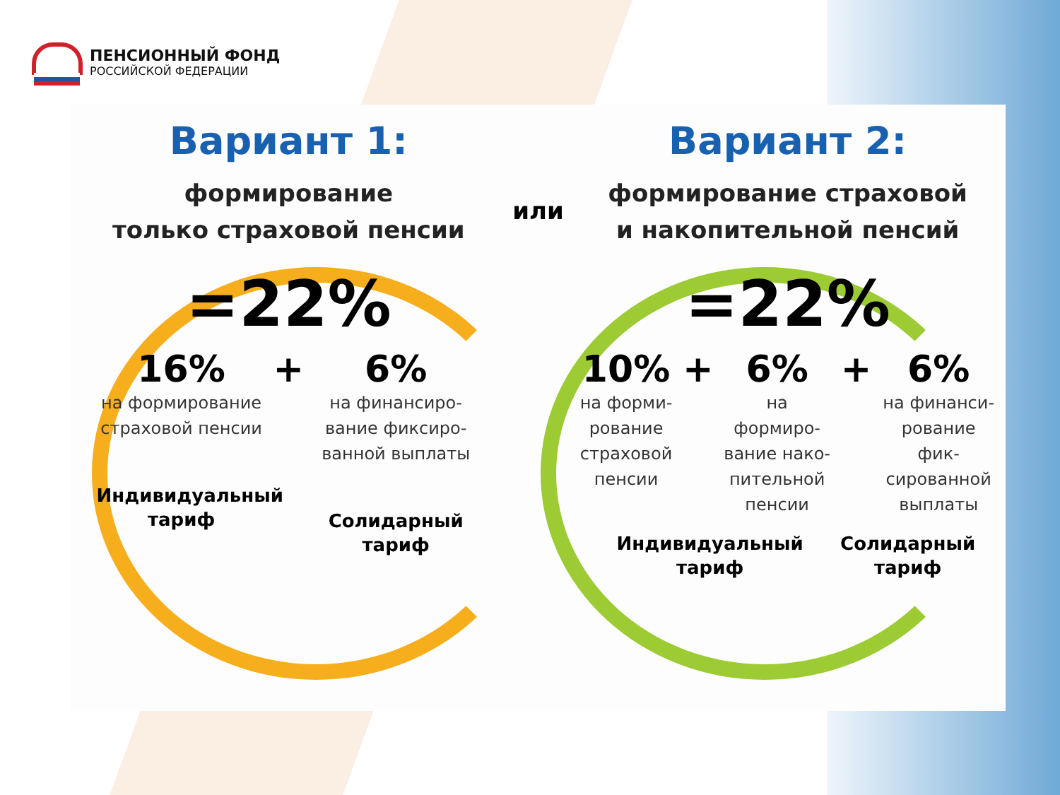ПЕНСИОННЫЙ ФОНД
РОССИЙСКОЙ ФЕДЕРАЦИИ
Вариант 1:
формирование
только страховой пенсии
=22%
16%
на формирование страховой пенсии
Индивидуальный тариф
+ 6%
на финансиро-вание фиксиро-ванной выплаты
Солидарный тариф
или
Вариант 2:
формирование страховой
и накопительной пенсий
=22%
10%
на форми-рование страховой пенсии
+ 6%
на формиро-вание нако-пительной пенсии
+ 6%
на финанси-рование фик-сированной выплаты
Индивидуальный тариф Солидарный тариф